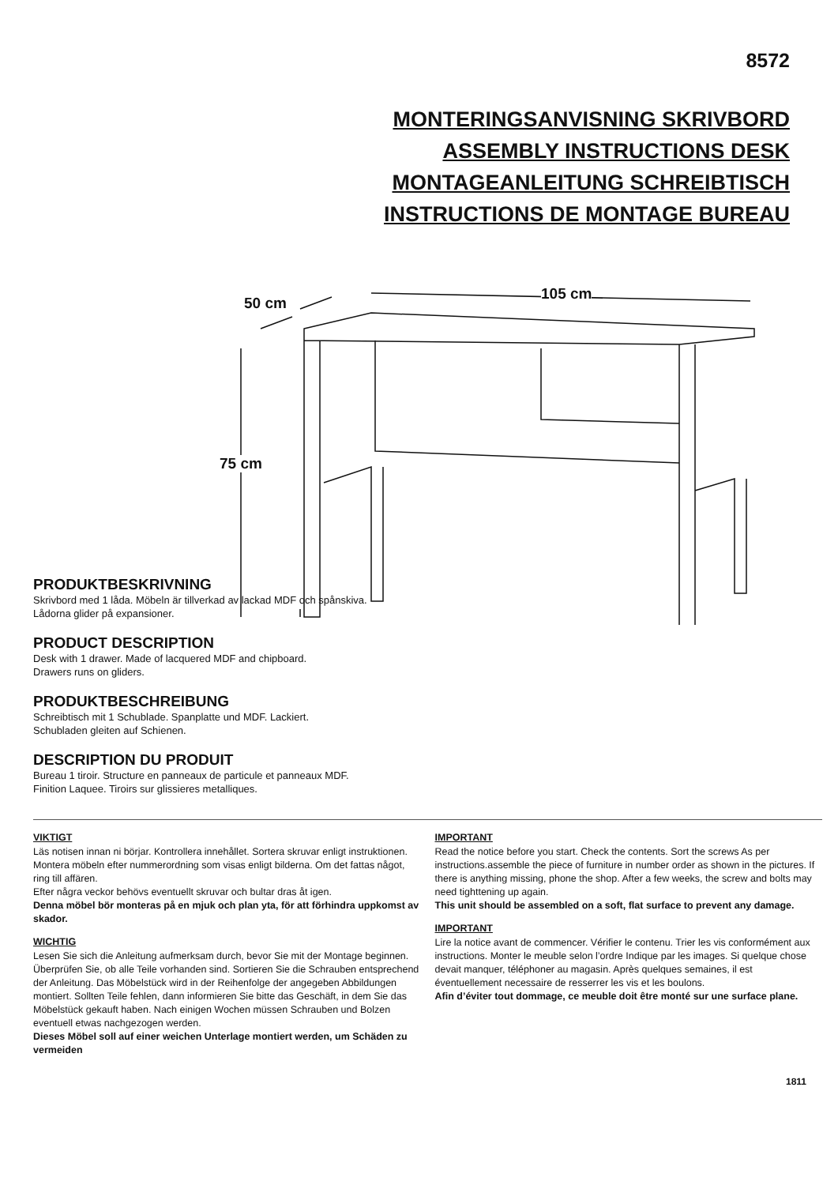8572
MONTERINGSANVISNING SKRIVBORD
ASSEMBLY INSTRUCTIONS DESK
MONTAGEANLEITUNG SCHREIBTISCH
INSTRUCTIONS DE MONTAGE BUREAU
50 cm
105 cm
75 cm
PRODUKTBESKRIVNING
Skrivbord med 1 låda. Möbeln är tillverkad av lackad MDF och spånskiva.
Lådorna glider på expansioner.
PRODUCT DESCRIPTION
Desk with 1 drawer. Made of lacquered MDF and chipboard.
Drawers runs on gliders.
PRODUKTBESCHREIBUNG
Schreibtisch mit 1 Schublade. Spanplatte und MDF. Lackiert.
Schubladen gleiten auf Schienen.
DESCRIPTION DU PRODUIT
Bureau 1 tiroir. Structure en panneaux de particule et panneaux MDF.
Finition Laquee. Tiroirs sur glissieres metalliques.
VIKTIGT
Läs notisen innan ni börjar. Kontrollera innehållet. Sortera skruvar enligt instruktionen. Montera möbeln efter nummerordning som visas enligt bilderna. Om det fattas något, ring till affären.
Efter några veckor behövs eventuellt skruvar och bultar dras åt igen.
Denna möbel bör monteras på en mjuk och plan yta, för att förhindra uppkomst av skador.
WICHTIG
Lesen Sie sich die Anleitung aufmerksam durch, bevor Sie mit der Montage beginnen. Überprüfen Sie, ob alle Teile vorhanden sind. Sortieren Sie die Schrauben entsprechend der Anleitung. Das Möbelstück wird in der Reihenfolge der angegeben Abbildungen montiert. Sollten Teile fehlen, dann informieren Sie bitte das Geschäft, in dem Sie das Möbelstück gekauft haben. Nach einigen Wochen müssen Schrauben und Bolzen eventuell etwas nachgezogen werden.
Dieses Möbel soll auf einer weichen Unterlage montiert werden, um Schäden zu vermeiden
IMPORTANT
Read the notice before you start. Check the contents. Sort the screws As per instructions.assemble the piece of furniture in number order as shown in the pictures. If there is anything missing, phone the shop. After a few weeks, the screw and bolts may need tighttening up again.
This unit should be assembled on a soft, flat surface to prevent any damage.
IMPORTANT
Lire la notice avant de commencer. Vérifier le contenu. Trier les vis conformément aux instructions. Monter le meuble selon l’ordre Indique par les images. Si quelque chose devait manquer, téléphoner au magasin. Après quelques semaines, il est éventuellement necessaire de resserrer les vis et les boulons.
Afin d’éviter tout dommage, ce meuble doit être monté sur une surface plane.
1811